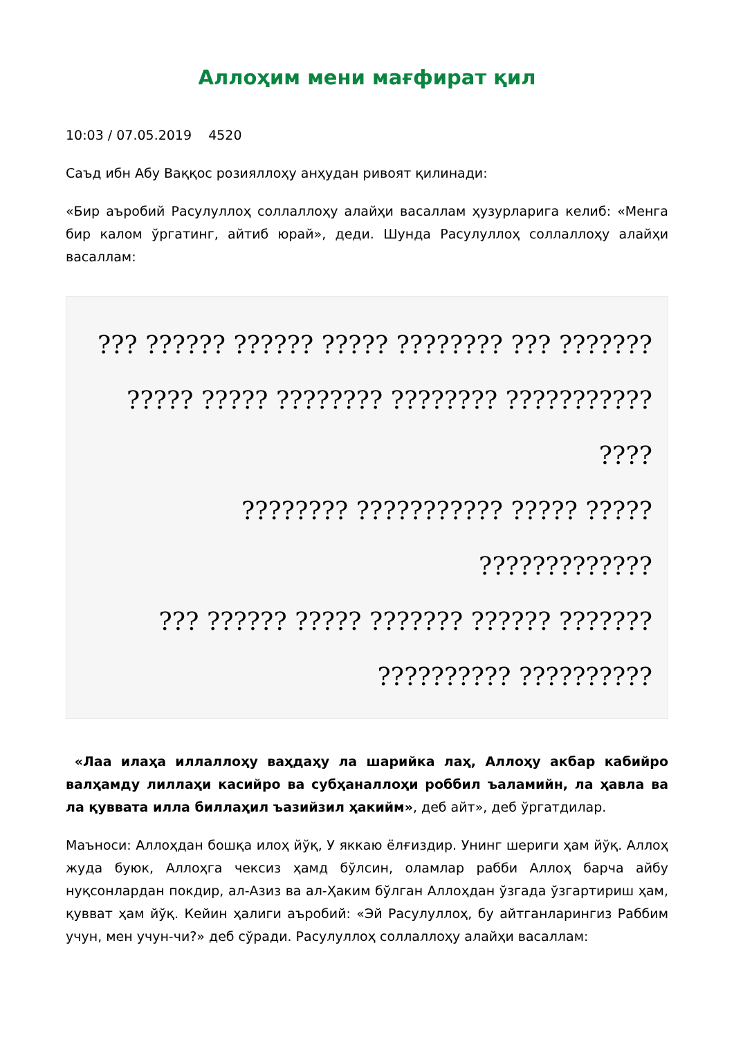Аллоҳим мени мағфират қил
10:03 / 07.05.2019 4520
Саъд ибн Абу Ваққос розияллоҳу анҳудан ривоят қилинади:
«Бир аъробий Расулуллоҳ соллаллоҳу алайҳи васаллам ҳузурларига келиб: «Менга бир калом ўргатинг, айтиб юрай», деди. Шунда Расулуллоҳ соллаллоҳу алайҳи васаллам:
??? ?????? ?????? ????? ???????? ??? ???????
????? ????? ???????? ???????? ??????????? ????
???????? ??????????? ????? ????? ?????????????
??? ?????? ????? ??????? ?????? ???????
?????????? ??????????
«Лаа илаҳа иллаллоҳу ваҳдаҳу ла шарийка лаҳ, Аллоҳу акбар кабийро валҳамду лиллаҳи касийро ва субҳаналлоҳи роббил ъаламийн, ла ҳавла ва ла қуввата илла биллаҳил ъазийзил ҳакийм», деб айт», деб ўргатдилар.
Маъноси: Аллоҳдан бошқа илоҳ йўқ, У яккаю ёлғиздир. Унинг шериги ҳам йўқ. Аллоҳ жуда буюк, Аллоҳга чексиз ҳамд бўлсин, оламлар рабби Аллоҳ барча айбу нуқсонлардан покдир, ал-Азиз ва ал-Ҳаким бўлган Аллоҳдан ўзгада ўзгартириш ҳам, қувват ҳам йўқ. Кейин ҳалиги аъробий: «Эй Расулуллоҳ, бу айтганларингиз Раббим учун, мен учун-чи?» деб сўради. Расулуллоҳ соллаллоҳу алайҳи васаллам: